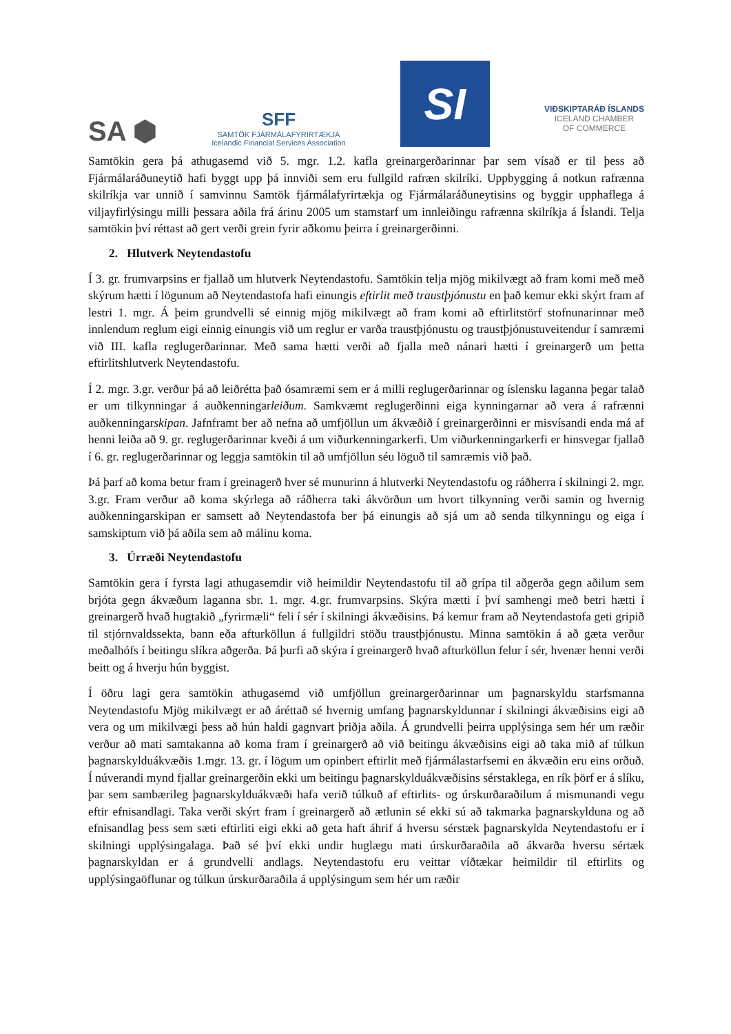SA ⬢
SFF
SAMTÖK FJÁRMÁLAFYRIRTÆKJA
Icelandic Financial Services Association
SI
VIÐSKIPTARÁÐ ÍSLANDS
ICELAND CHAMBER
OF COMMERCE
Samtökin gera þá athugasemd við 5. mgr. 1.2. kafla greinargerðarinnar þar sem vísað er til þess að Fjármálaráðuneytið hafi byggt upp þá innviði sem eru fullgild rafræn skilríki. Uppbygging á notkun rafrænna skilríkja var unnið í samvinnu Samtök fjármálafyrirtækja og Fjármálaráðuneytisins og byggir upphaflega á viljayfirlýsingu milli þessara aðila frá árinu 2005 um stamstarf um innleiðingu rafrænna skilríkja á Íslandi. Telja samtökin því réttast að gert verði grein fyrir aðkomu þeirra í greinargerðinni.
2. Hlutverk Neytendastofu
Í 3. gr. frumvarpsins er fjallað um hlutverk Neytendastofu. Samtökin telja mjög mikilvægt að fram komi með með skýrum hætti í lögunum að Neytendastofa hafi einungis eftirlit með traustþjónustu en það kemur ekki skýrt fram af lestri 1. mgr. Á þeim grundvelli sé einnig mjög mikilvægt að fram komi að eftirlitstörf stofnunarinnar með innlendum reglum eigi einnig einungis við um reglur er varða traustþjónustu og traustþjónustuveitendur í samræmi við III. kafla reglugerðarinnar. Með sama hætti verði að fjalla með nánari hætti í greinargerð um þetta eftirlitshlutverk Neytendastofu.
Í 2. mgr. 3.gr. verður þá að leiðrétta það ósamræmi sem er á milli reglugerðarinnar og íslensku laganna þegar talað er um tilkynningar á auðkenningarleiðum. Samkvæmt reglugerðinni eiga kynningarnar að vera á rafrænni auðkenningarskipan. Jafnframt ber að nefna að umfjöllun um ákvæðið í greinargerðinni er misvísandi enda má af henni leiða að 9. gr. reglugerðarinnar kveði á um viðurkenningarkerfi. Um viðurkenningarkerfi er hinsvegar fjallað í 6. gr. reglugerðarinnar og leggja samtökin til að umfjöllun séu löguð til samræmis við það.
Þá þarf að koma betur fram í greinagerð hver sé munurinn á hlutverki Neytendastofu og ráðherra í skilningi 2. mgr. 3.gr. Fram verður að koma skýrlega að ráðherra taki ákvörðun um hvort tilkynning verði samin og hvernig auðkenningarskipan er samsett að Neytendastofa ber þá einungis að sjá um að senda tilkynningu og eiga í samskiptum við þá aðila sem að málinu koma.
3. Úrræði Neytendastofu
Samtökin gera í fyrsta lagi athugasemdir við heimildir Neytendastofu til að grípa til aðgerða gegn aðilum sem brjóta gegn ákvæðum laganna sbr. 1. mgr. 4.gr. frumvarpsins. Skýra mætti í því samhengi með betri hætti í greinargerð hvað hugtakið „fyrirmæli“ feli í sér í skilningi ákvæðisins. Þá kemur fram að Neytendastofa geti gripið til stjórnvaldssekta, bann eða afturköllun á fullgildri stöðu traustþjónustu. Minna samtökin á að gæta verður meðalhófs í beitingu slíkra aðgerða. Þá þurfi að skýra í greinargerð hvað afturköllun felur í sér, hvenær henni verði beitt og á hverju hún byggist.
Í öðru lagi gera samtökin athugasemd við umfjöllun greinargerðarinnar um þagnarskyldu starfsmanna Neytendastofu Mjög mikilvægt er að áréttað sé hvernig umfang þagnarskyldunnar í skilningi ákvæðisins eigi að vera og um mikilvægi þess að hún haldi gagnvart þriðja aðila. Á grundvelli þeirra upplýsinga sem hér um ræðir verður að mati samtakanna að koma fram í greinargerð að við beitingu ákvæðisins eigi að taka mið af túlkun þagnarskylduákvæðis 1.mgr. 13. gr. í lögum um opinbert eftirlit með fjármálastarfsemi en ákvæðin eru eins orðuð. Í núverandi mynd fjallar greinargerðin ekki um beitingu þagnarskylduákvæðisins sérstaklega, en rík þörf er á slíku, þar sem sambærileg þagnarskylduákvæði hafa verið túlkuð af eftirlits- og úrskurðaraðilum á mismunandi vegu eftir efnisandlagi. Taka verði skýrt fram í greinargerð að ætlunin sé ekki sú að takmarka þagnarskylduna og að efnisandlag þess sem sæti eftirliti eigi ekki að geta haft áhrif á hversu sérstæk þagnarskylda Neytendastofu er í skilningi upplýsingalaga. Það sé því ekki undir huglægu mati úrskurðaraðila að ákvarða hversu sértæk þagnarskyldan er á grundvelli andlags. Neytendastofu eru veittar víðtækar heimildir til eftirlits og upplýsingaöflunar og túlkun úrskurðaraðila á upplýsingum sem hér um ræðir